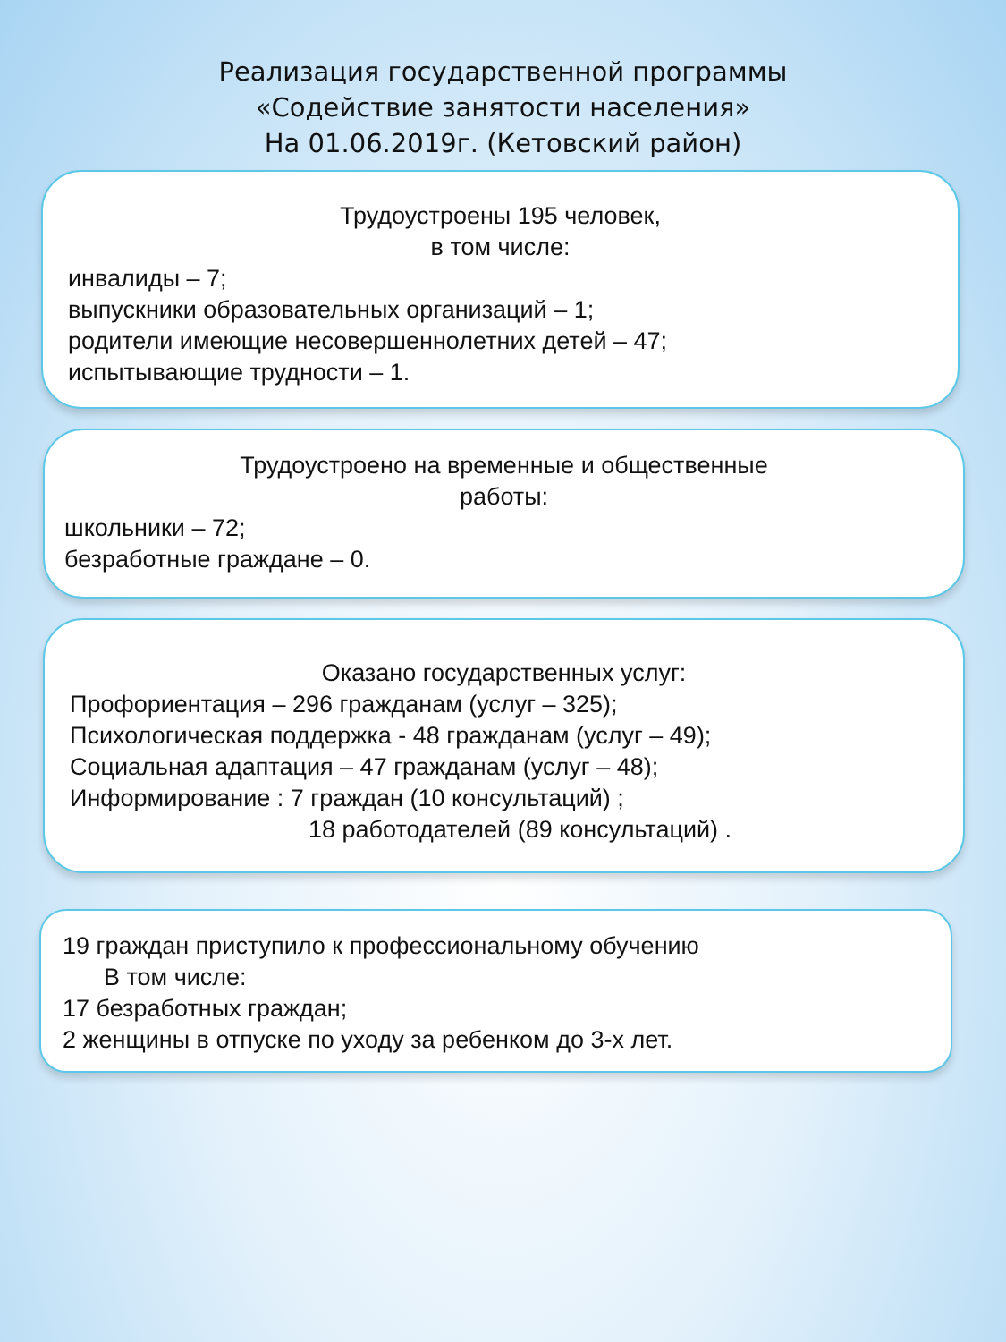Реализация государственной программы
«Содействие занятости населения»
На 01.06.2019г. (Кетовский район)
Трудоустроены 195 человек,
в том числе:
инвалиды – 7;
выпускники образовательных организаций – 1;
родители имеющие несовершеннолетних детей – 47;
испытывающие трудности – 1.
Трудоустроено на временные и общественные
работы:
школьники – 72;
безработные граждане – 0.
Оказано государственных услуг:
Профориентация – 296 гражданам (услуг – 325);
Психологическая поддержка - 48 гражданам (услуг – 49);
Социальная адаптация – 47 гражданам (услуг – 48);
Информирование : 7 граждан (10 консультаций) ;
18 работодателей (89 консультаций) .
19 граждан приступило к профессиональному обучению
В том числе:
17 безработных граждан;
2 женщины в отпуске по уходу за ребенком до 3-х лет.